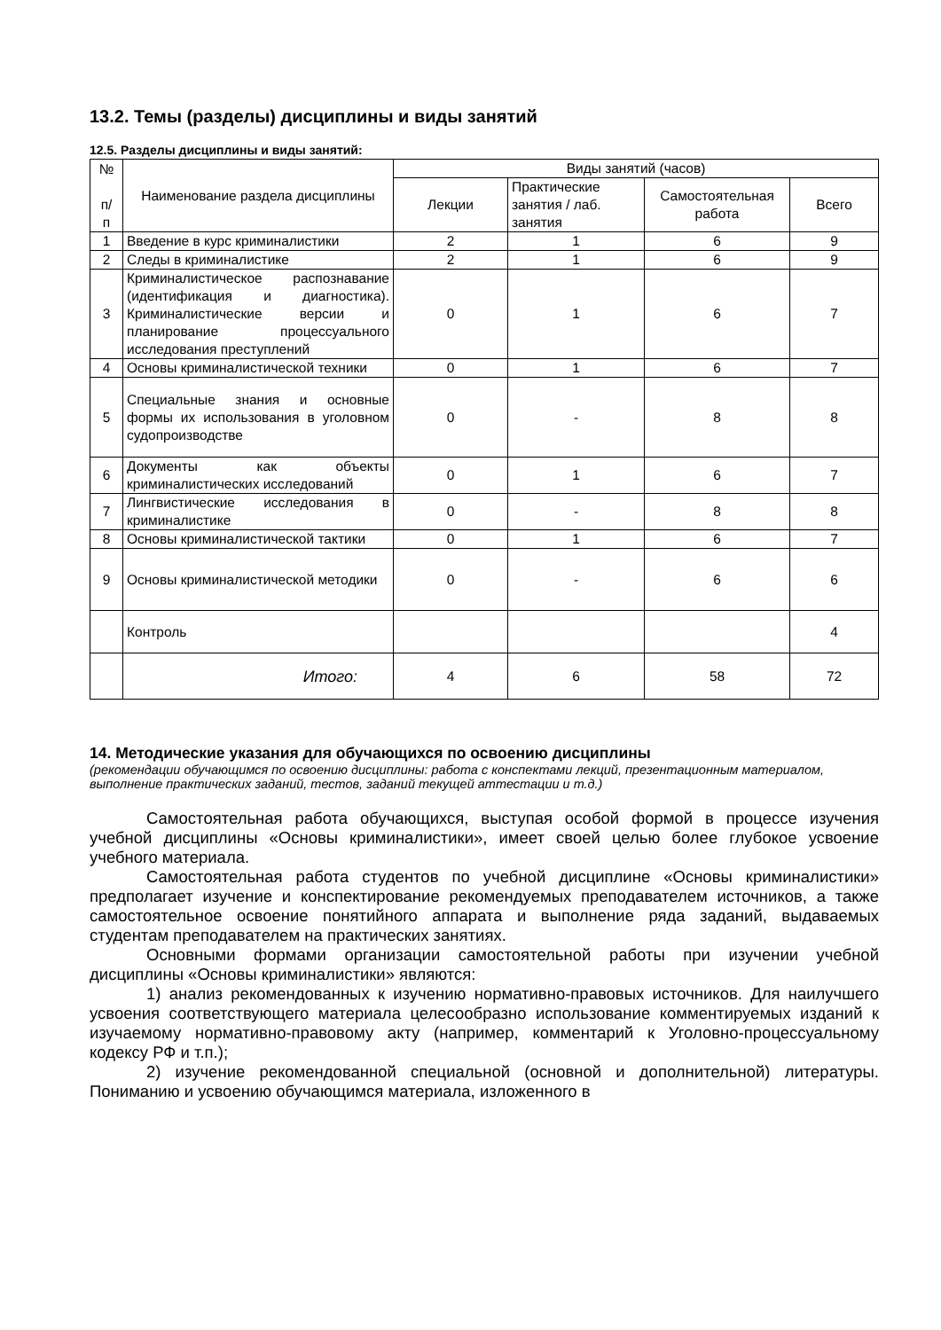13.2. Темы (разделы) дисциплины и виды занятий
12.5. Разделы дисциплины и виды занятий:
| № п/ п | Наименование раздела дисциплины | Виды занятий (часов) | | | |
| --- | --- | --- | --- | --- | --- |
| | | Лекции | Практические занятия / лаб. занятия | Самостоятельная работа | Всего |
| 1 | Введение в курс криминалистики | 2 | 1 | 6 | 9 |
| 2 | Следы в криминалистике | 2 | 1 | 6 | 9 |
| 3 | Криминалистическое распознавание (идентификация и диагностика). Криминалистические версии и планирование процессуального исследования преступлений | 0 | 1 | 6 | 7 |
| 4 | Основы криминалистической техники | 0 | 1 | 6 | 7 |
| 5 | Специальные знания и основные формы их использования в уголовном судопроизводстве | 0 | - | 8 | 8 |
| 6 | Документы как объекты криминалистических исследований | 0 | 1 | 6 | 7 |
| 7 | Лингвистические исследования в криминалистике | 0 | - | 8 | 8 |
| 8 | Основы криминалистической тактики | 0 | 1 | 6 | 7 |
| 9 | Основы криминалистической методики | 0 | - | 6 | 6 |
| | Контроль | | | | 4 |
| | Итого: | 4 | 6 | 58 | 72 |
14. Методические указания для обучающихся по освоению дисциплины
(рекомендации обучающимся по освоению дисциплины: работа с конспектами лекций, презентационным материалом, выполнение практических заданий, тестов, заданий текущей аттестации и т.д.)
Самостоятельная работа обучающихся, выступая особой формой в процессе изучения учебной дисциплины «Основы криминалистики», имеет своей целью более глубокое усвоение учебного материала.
Самостоятельная работа студентов по учебной дисциплине «Основы криминалистики» предполагает изучение и конспектирование рекомендуемых преподавателем источников, а также самостоятельное освоение понятийного аппарата и выполнение ряда заданий, выдаваемых студентам преподавателем на практических занятиях.
Основными формами организации самостоятельной работы при изучении учебной дисциплины «Основы криминалистики» являются:
1) анализ рекомендованных к изучению нормативно-правовых источников. Для наилучшего усвоения соответствующего материала целесообразно использование комментируемых изданий к изучаемому нормативно-правовому акту (например, комментарий к Уголовно-процессуальному кодексу РФ и т.п.);
2) изучение рекомендованной специальной (основной и дополнительной) литературы. Пониманию и усвоению обучающимся материала, изложенного в